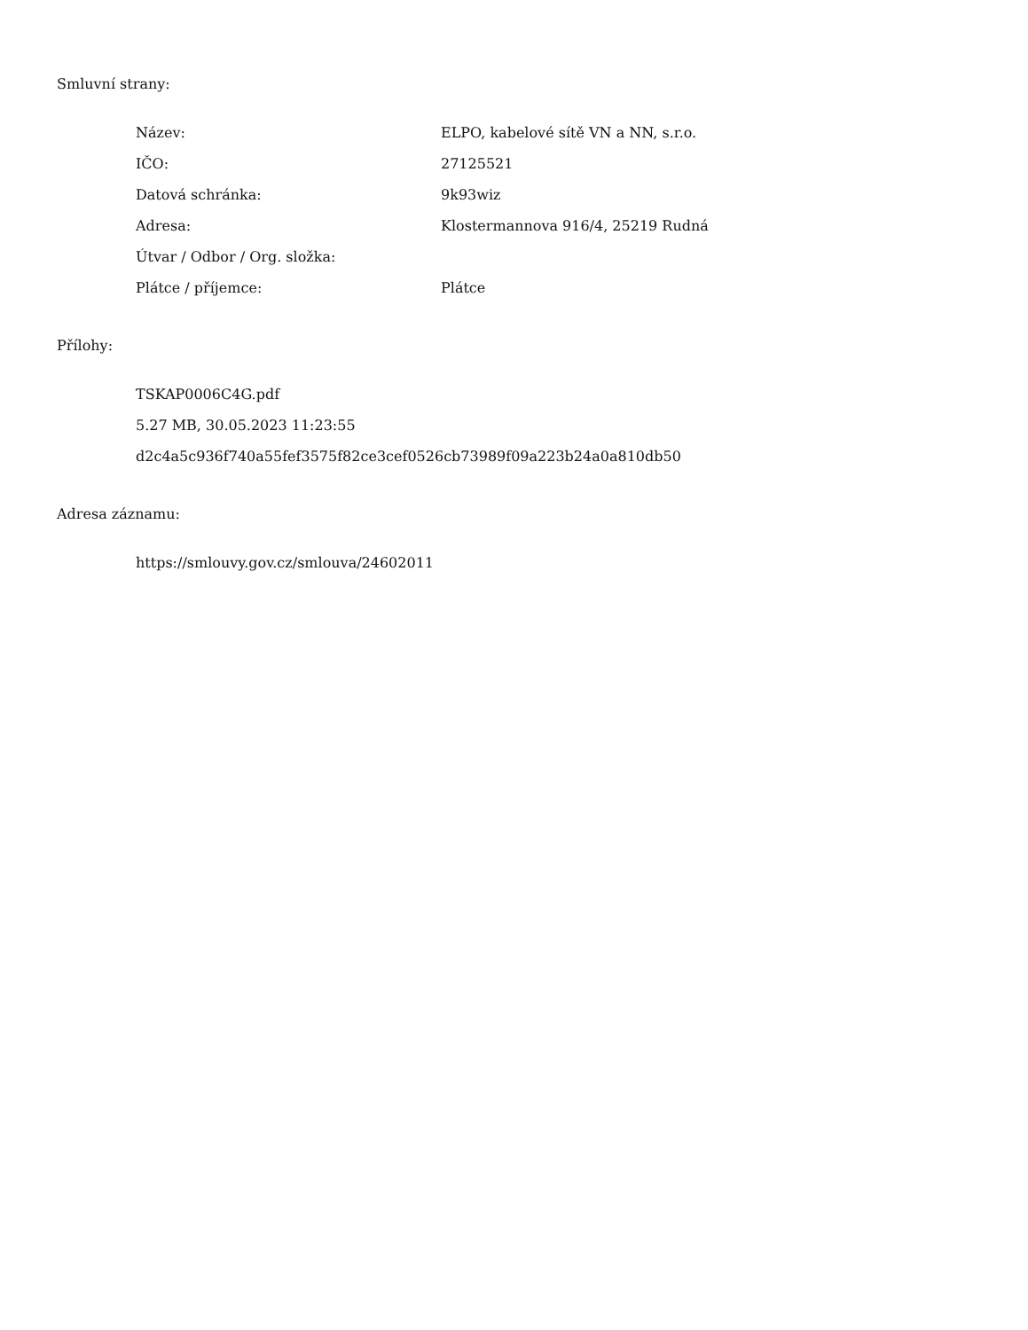Smluvní strany:
| Název: | ELPO, kabelové sítě VN a NN, s.r.o. |
| IČO: | 27125521 |
| Datová schránka: | 9k93wiz |
| Adresa: | Klostermannova 916/4, 25219 Rudná |
| Útvar / Odbor / Org. složka: | |
| Plátce / příjemce: | Plátce |
Přílohy:
TSKAP0006C4G.pdf
5.27 MB, 30.05.2023 11:23:55
d2c4a5c936f740a55fef3575f82ce3cef0526cb73989f09a223b24a0a810db50
Adresa záznamu:
https://smlouvy.gov.cz/smlouva/24602011